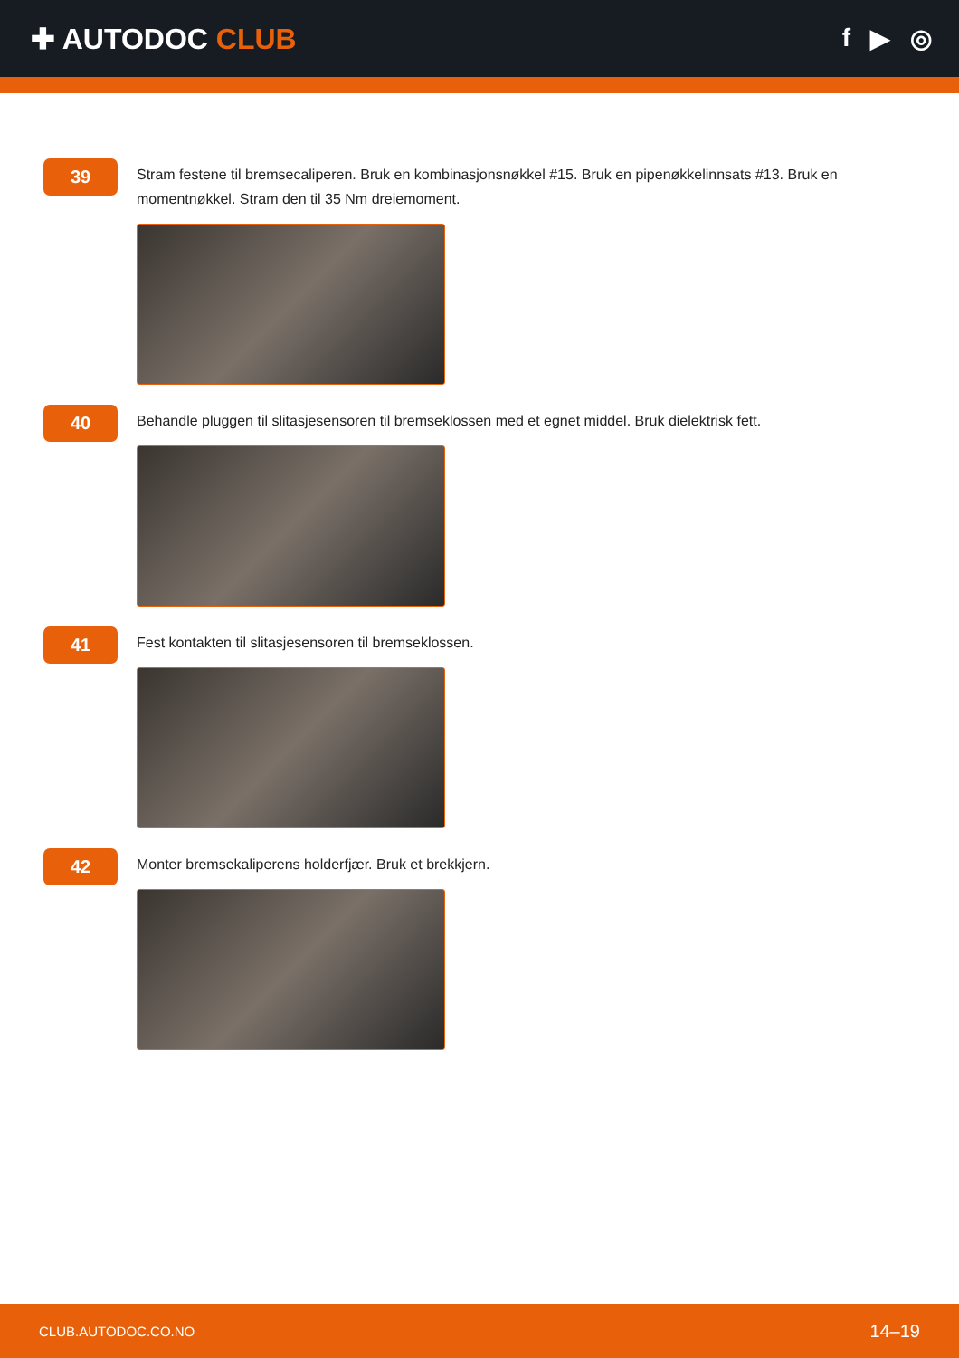✚ AUTODOC CLUB f ▶ ◎
39
Stram festene til bremsecaliperen. Bruk en kombinasjonsnøkkel #15. Bruk en pipenøkkelinnsats #13. Bruk en momentnøkkel. Stram den til 35 Nm dreiemoment.
40
Behandle pluggen til slitasjesensoren til bremseklossen med et egnet middel. Bruk dielektrisk fett.
41
Fest kontakten til slitasjesensoren til bremseklossen.
42
Monter bremsekaliperens holderfjær. Bruk et brekkjern.
CLUB.AUTODOC.CO.NO 14–19